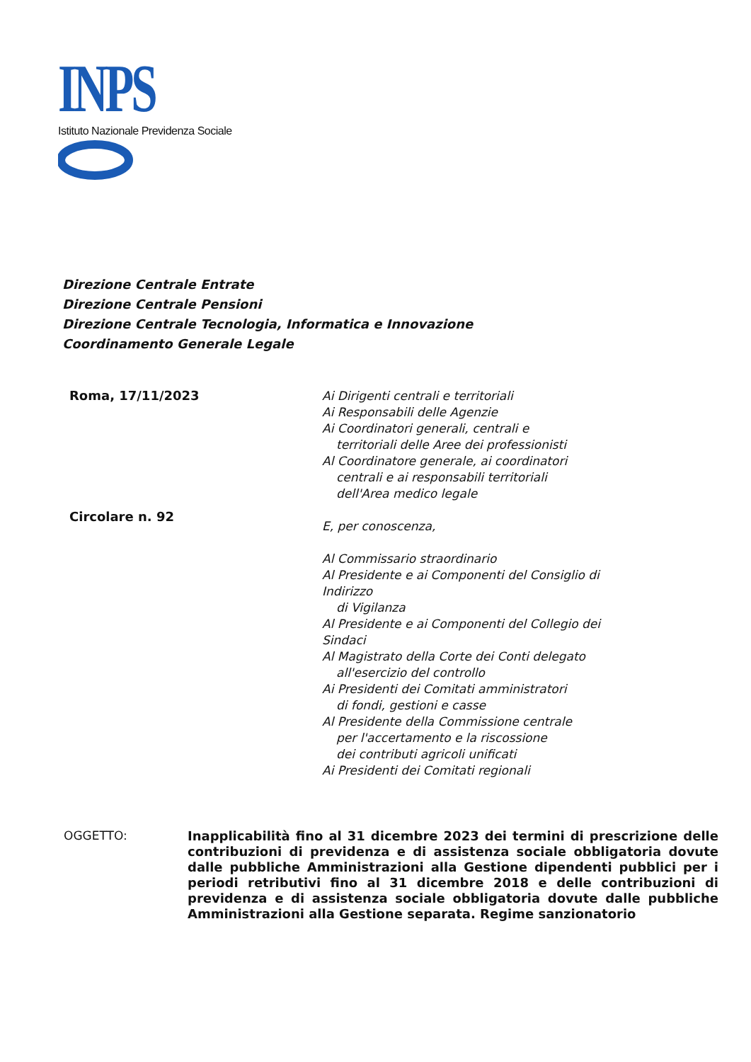INPS
Istituto Nazionale Previdenza Sociale
Direzione Centrale Entrate
Direzione Centrale Pensioni
Direzione Centrale Tecnologia, Informatica e Innovazione
Coordinamento Generale Legale
Roma, 17/11/2023
Circolare n. 92
Ai Dirigenti centrali e territoriali
Ai Responsabili delle Agenzie
Ai Coordinatori generali, centrali e
territoriali delle Aree dei professionisti
Al Coordinatore generale, ai coordinatori
centrali e ai responsabili territoriali
dell'Area medico legale
E, per conoscenza,
Al Commissario straordinario
Al Presidente e ai Componenti del Consiglio di
Indirizzo
di Vigilanza
Al Presidente e ai Componenti del Collegio dei
Sindaci
Al Magistrato della Corte dei Conti delegato
all'esercizio del controllo
Ai Presidenti dei Comitati amministratori
di fondi, gestioni e casse
Al Presidente della Commissione centrale
per l'accertamento e la riscossione
dei contributi agricoli unificati
Ai Presidenti dei Comitati regionali
OGGETTO:
Inapplicabilità fino al 31 dicembre 2023 dei termini di prescrizione delle contribuzioni di previdenza e di assistenza sociale obbligatoria dovute dalle pubbliche Amministrazioni alla Gestione dipendenti pubblici per i periodi retributivi fino al 31 dicembre 2018 e delle contribuzioni di previdenza e di assistenza sociale obbligatoria dovute dalle pubbliche Amministrazioni alla Gestione separata. Regime sanzionatorio